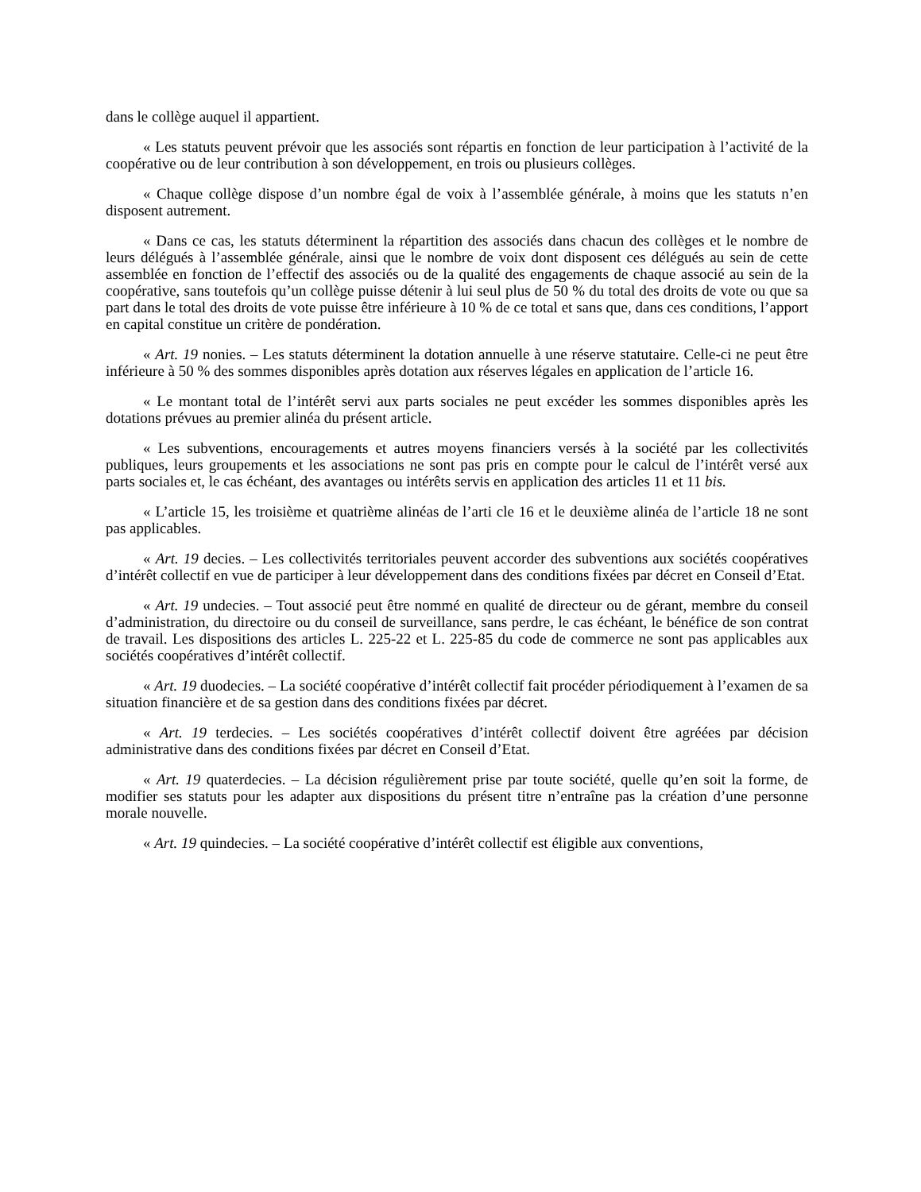dans le collège auquel il appartient.
« Les statuts peuvent prévoir que les associés sont répartis en fonction de leur participation à l’activité de la coopérative ou de leur contribution à son développement, en trois ou plusieurs collèges.
« Chaque collège dispose d’un nombre égal de voix à l’assemblée générale, à moins que les statuts n’en disposent autrement.
« Dans ce cas, les statuts déterminent la répartition des associés dans chacun des collèges et le nombre de leurs délégués à l’assemblée générale, ainsi que le nombre de voix dont disposent ces délégués au sein de cette assemblée en fonction de l’effectif des associés ou de la qualité des engagements de chaque associé au sein de la coopérative, sans toutefois qu’un collège puisse détenir à lui seul plus de 50 % du total des droits de vote ou que sa part dans le total des droits de vote puisse être inférieure à 10 % de ce total et sans que, dans ces conditions, l’apport en capital constitue un critère de pondération.
« Art. 19 nonies. – Les statuts déterminent la dotation annuelle à une réserve statutaire. Celle-ci ne peut être inférieure à 50 % des sommes disponibles après dotation aux réserves légales en application de l’article 16.
« Le montant total de l’intérêt servi aux parts sociales ne peut excéder les sommes disponibles après les dotations prévues au premier alinéa du présent article.
« Les subventions, encouragements et autres moyens financiers versés à la société par les collectivités publiques, leurs groupements et les associations ne sont pas pris en compte pour le calcul de l’intérêt versé aux parts sociales et, le cas échéant, des avantages ou intérêts servis en application des articles 11 et 11 bis.
« L’article 15, les troisième et quatrième alinéas de l’arti cle 16 et le deuxième alinéa de l’article 18 ne sont pas applicables.
« Art. 19 decies. – Les collectivités territoriales peuvent accorder des subventions aux sociétés coopératives d’intérêt collectif en vue de participer à leur développement dans des conditions fixées par décret en Conseil d’Etat.
« Art. 19 undecies. – Tout associé peut être nommé en qualité de directeur ou de gérant, membre du conseil d’administration, du directoire ou du conseil de surveillance, sans perdre, le cas échéant, le bénéfice de son contrat de travail. Les dispositions des articles L. 225-22 et L. 225-85 du code de commerce ne sont pas applicables aux sociétés coopératives d’intérêt collectif.
« Art. 19 duodecies. – La société coopérative d’intérêt collectif fait procéder périodiquement à l’examen de sa situation financière et de sa gestion dans des conditions fixées par décret.
« Art. 19 terdecies. – Les sociétés coopératives d’intérêt collectif doivent être agréées par décision administrative dans des conditions fixées par décret en Conseil d’Etat.
« Art. 19 quaterdecies. – La décision régulièrement prise par toute société, quelle qu’en soit la forme, de modifier ses statuts pour les adapter aux dispositions du présent titre n’entraîne pas la création d’une personne morale nouvelle.
« Art. 19 quindecies. – La société coopérative d’intérêt collectif est éligible aux conventions,